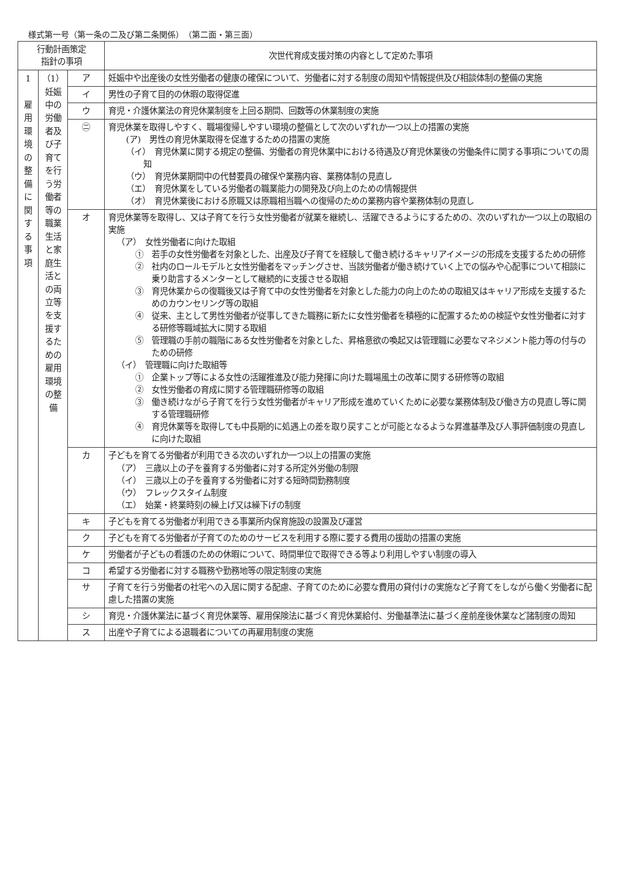様式第一号（第一条の二及び第二条関係）　（第二面・第三面）
| 行動計画策定 指針の事項 | | | 次世代育成支援対策の内容として定めた事項 |
| --- | --- | --- | --- |
| 1 雇用環境の整備に関する事項 | （1）妊娠中の労働者及び子育てを行う労働者等の職業生活と家庭生活との両立等を支援するための雇用環境の整備 | ア | 妊娠中や出産後の女性労働者の健康の確保について、労働者に対する制度の周知や情報提供及び相談体制の整備の実施 |
| | | イ | 男性の子育て目的の休暇の取得促進 |
| | | ウ | 育児・介護休業法の育児休業制度を上回る期間、回数等の休業制度の実施 |
| | | ㊁ | 育児休業を取得しやすく、職場復帰しやすい環境の整備として次のいずれか一つ以上の措置の実施 (ア) 男性の育児休業取得を促進するための措置の実施 （イ） 育児休業に関する規定の整備、労働者の育児休業中における待遇及び育児休業後の労働条件に関する事項についての周知 （ウ） 育児休業期間中の代替要員の確保や業務内容、業務体制の見直し （エ） 育児休業をしている労働者の職業能力の開発及び向上のための情報提供 （オ） 育児休業後における原職又は原職相当職への復帰のための業務内容や業務体制の見直し |
| | | オ | 育児休業等を取得し、又は子育てを行う女性労働者が就業を継続し、活躍できるようにするための、次のいずれか一つ以上の取組の実施 （ア） 女性労働者に向けた取組 ① 若手の女性労働者を対象とした、出産及び子育てを経験して働き続けるキャリアイメージの形成を支援するための研修 ② 社内のロールモデルと女性労働者をマッチングさせ、当該労働者が働き続けていく上での悩みや心配事について相談に乗り助言するメンターとして継続的に支援させる取組 ③ 育児休業からの復職後又は子育て中の女性労働者を対象とした能力の向上のための取組又はキャリア形成を支援するためのカウンセリング等の取組 ④ 従来、主として男性労働者が従事してきた職務に新たに女性労働者を積極的に配置するための検証や女性労働者に対する研修等職域拡大に関する取組 ⑤ 管理職の手前の職階にある女性労働者を対象とした、昇格意欲の喚起又は管理職に必要なマネジメント能力等の付与のための研修 （イ） 管理職に向けた取組等 ① 企業トップ等による女性の活躍推進及び能力発揮に向けた職場風土の改革に関する研修等の取組 ② 女性労働者の育成に関する管理職研修等の取組 ③ 働き続けながら子育てを行う女性労働者がキャリア形成を進めていくために必要な業務体制及び働き方の見直し等に関する管理職研修 ④ 育児休業等を取得しても中長期的に処遇上の差を取り戻すことが可能となるような昇進基準及び人事評価制度の見直しに向けた取組 |
| | | カ | 子どもを育てる労働者が利用できる次のいずれか一つ以上の措置の実施 （ア） 三歳以上の子を養育する労働者に対する所定外労働の制限 （イ） 三歳以上の子を養育する労働者に対する短時間勤務制度 （ウ） フレックスタイム制度 （エ） 始業・終業時刻の繰上げ又は繰下げの制度 |
| | | キ | 子どもを育てる労働者が利用できる事業所内保育施設の設置及び運営 |
| | | ク | 子どもを育てる労働者が子育てのためのサービスを利用する際に要する費用の援助の措置の実施 |
| | | ケ | 労働者が子どもの看護のための休暇について、時間単位で取得できる等より利用しやすい制度の導入 |
| | | コ | 希望する労働者に対する職務や勤務地等の限定制度の実施 |
| | | サ | 子育てを行う労働者の社宅への入居に関する配慮、子育てのために必要な費用の貸付けの実施など子育てをしながら働く労働者に配慮した措置の実施 |
| | | シ | 育児・介護休業法に基づく育児休業等、雇用保険法に基づく育児休業給付、労働基準法に基づく産前産後休業など諸制度の周知 |
| | | ス | 出産や子育てによる退職者についての再雇用制度の実施 |